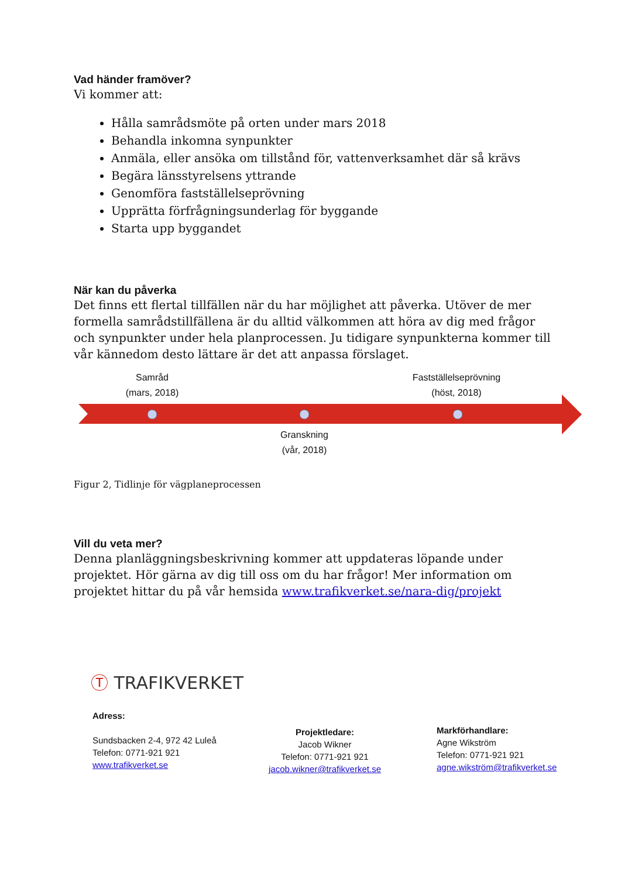Vad händer framöver?
Vi kommer att:
Hålla samrådsmöte på orten under mars 2018
Behandla inkomna synpunkter
Anmäla, eller ansöka om tillstånd för, vattenverksamhet där så krävs
Begära länsstyrelsens yttrande
Genomföra fastställelseprövning
Upprätta förfrågningsunderlag för byggande
Starta upp byggandet
När kan du påverka
Det finns ett flertal tillfällen när du har möjlighet att påverka. Utöver de mer formella samrådstillfällena är du alltid välkommen att höra av dig med frågor och synpunkter under hela planprocessen. Ju tidigare synpunkterna kommer till vår kännedom desto lättare är det att anpassa förslaget.
Samråd
(mars, 2018)
Fastställelseprövning
(höst, 2018)
Granskning
(vår, 2018)
Figur 2, Tidlinje för vägplaneprocessen
Vill du veta mer?
Denna planläggningsbeskrivning kommer att uppdateras löpande under projektet. Hör gärna av dig till oss om du har frågor! Mer information om projektet hittar du på vår hemsida www.trafikverket.se/nara-dig/projekt
Ⓣ TRAFIKVERKET
Adress:
Sundsbacken 2-4, 972 42 Luleå
Telefon: 0771-921 921
www.trafikverket.se
Projektledare:
Jacob Wikner
Telefon: 0771-921 921
jacob.wikner@trafikverket.se
Markförhandlare:
Agne Wikström
Telefon: 0771-921 921
agne.wikström@trafikverket.se